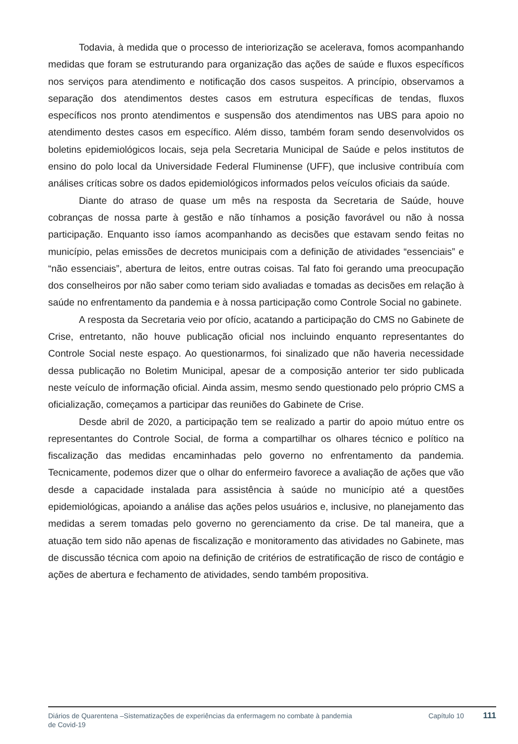Todavia, à medida que o processo de interiorização se acelerava, fomos acompanhando medidas que foram se estruturando para organização das ações de saúde e fluxos específicos nos serviços para atendimento e notificação dos casos suspeitos. A princípio, observamos a separação dos atendimentos destes casos em estrutura específicas de tendas, fluxos específicos nos pronto atendimentos e suspensão dos atendimentos nas UBS para apoio no atendimento destes casos em específico. Além disso, também foram sendo desenvolvidos os boletins epidemiológicos locais, seja pela Secretaria Municipal de Saúde e pelos institutos de ensino do polo local da Universidade Federal Fluminense (UFF), que inclusive contribuía com análises críticas sobre os dados epidemiológicos informados pelos veículos oficiais da saúde.
Diante do atraso de quase um mês na resposta da Secretaria de Saúde, houve cobranças de nossa parte à gestão e não tínhamos a posição favorável ou não à nossa participação. Enquanto isso íamos acompanhando as decisões que estavam sendo feitas no município, pelas emissões de decretos municipais com a definição de atividades “essenciais” e “não essenciais”, abertura de leitos, entre outras coisas. Tal fato foi gerando uma preocupação dos conselheiros por não saber como teriam sido avaliadas e tomadas as decisões em relação à saúde no enfrentamento da pandemia e à nossa participação como Controle Social no gabinete.
A resposta da Secretaria veio por ofício, acatando a participação do CMS no Gabinete de Crise, entretanto, não houve publicação oficial nos incluindo enquanto representantes do Controle Social neste espaço. Ao questionarmos, foi sinalizado que não haveria necessidade dessa publicação no Boletim Municipal, apesar de a composição anterior ter sido publicada neste veículo de informação oficial. Ainda assim, mesmo sendo questionado pelo próprio CMS a oficialização, começamos a participar das reuniões do Gabinete de Crise.
Desde abril de 2020, a participação tem se realizado a partir do apoio mútuo entre os representantes do Controle Social, de forma a compartilhar os olhares técnico e político na fiscalização das medidas encaminhadas pelo governo no enfrentamento da pandemia. Tecnicamente, podemos dizer que o olhar do enfermeiro favorece a avaliação de ações que vão desde a capacidade instalada para assistência à saúde no município até a questões epidemiológicas, apoiando a análise das ações pelos usuários e, inclusive, no planejamento das medidas a serem tomadas pelo governo no gerenciamento da crise. De tal maneira, que a atuação tem sido não apenas de fiscalização e monitoramento das atividades no Gabinete, mas de discussão técnica com apoio na definição de critérios de estratificação de risco de contágio e ações de abertura e fechamento de atividades, sendo também propositiva.
Diários de Quarentena –Sistematizações de experiências da enfermagem no combate à pandemia de Covid-19
Capítulo 10
111